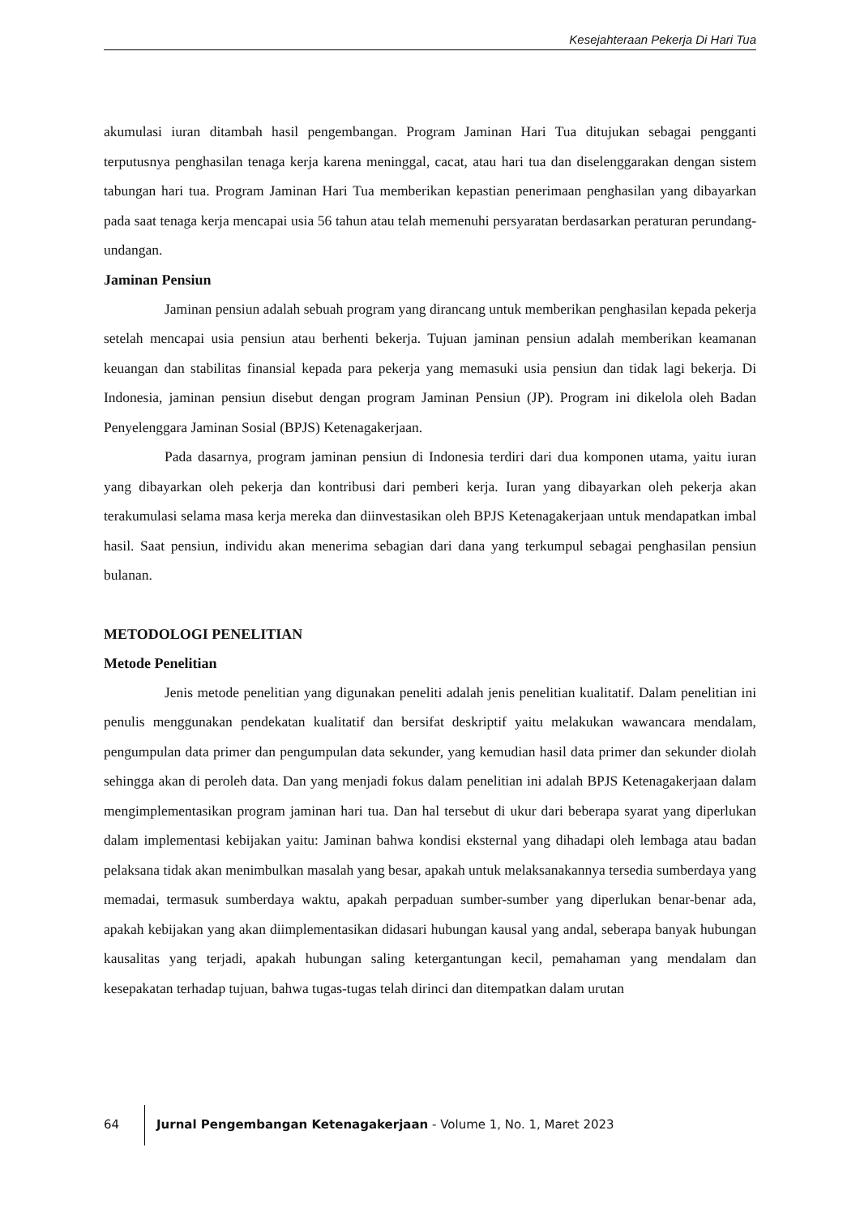Kesejahteraan Pekerja Di Hari Tua
akumulasi iuran ditambah hasil pengembangan. Program Jaminan Hari Tua ditujukan sebagai pengganti terputusnya penghasilan tenaga kerja karena meninggal, cacat, atau hari tua dan diselenggarakan dengan sistem tabungan hari tua. Program Jaminan Hari Tua memberikan kepastian penerimaan penghasilan yang dibayarkan pada saat tenaga kerja mencapai usia 56 tahun atau telah memenuhi persyaratan berdasarkan peraturan perundang-undangan.
Jaminan Pensiun
Jaminan pensiun adalah sebuah program yang dirancang untuk memberikan penghasilan kepada pekerja setelah mencapai usia pensiun atau berhenti bekerja. Tujuan jaminan pensiun adalah memberikan keamanan keuangan dan stabilitas finansial kepada para pekerja yang memasuki usia pensiun dan tidak lagi bekerja. Di Indonesia, jaminan pensiun disebut dengan program Jaminan Pensiun (JP). Program ini dikelola oleh Badan Penyelenggara Jaminan Sosial (BPJS) Ketenagakerjaan.
Pada dasarnya, program jaminan pensiun di Indonesia terdiri dari dua komponen utama, yaitu iuran yang dibayarkan oleh pekerja dan kontribusi dari pemberi kerja. Iuran yang dibayarkan oleh pekerja akan terakumulasi selama masa kerja mereka dan diinvestasikan oleh BPJS Ketenagakerjaan untuk mendapatkan imbal hasil. Saat pensiun, individu akan menerima sebagian dari dana yang terkumpul sebagai penghasilan pensiun bulanan.
METODOLOGI PENELITIAN
Metode Penelitian
Jenis metode penelitian yang digunakan peneliti adalah jenis penelitian kualitatif. Dalam penelitian ini penulis menggunakan pendekatan kualitatif dan bersifat deskriptif yaitu melakukan wawancara mendalam, pengumpulan data primer dan pengumpulan data sekunder, yang kemudian hasil data primer dan sekunder diolah sehingga akan di peroleh data. Dan yang menjadi fokus dalam penelitian ini adalah BPJS Ketenagakerjaan dalam mengimplementasikan program jaminan hari tua. Dan hal tersebut di ukur dari beberapa syarat yang diperlukan dalam implementasi kebijakan yaitu: Jaminan bahwa kondisi eksternal yang dihadapi oleh lembaga atau badan pelaksana tidak akan menimbulkan masalah yang besar, apakah untuk melaksanakannya tersedia sumberdaya yang memadai, termasuk sumberdaya waktu, apakah perpaduan sumber-sumber yang diperlukan benar-benar ada, apakah kebijakan yang akan diimplementasikan didasari hubungan kausal yang andal, seberapa banyak hubungan kausalitas yang terjadi, apakah hubungan saling ketergantungan kecil, pemahaman yang mendalam dan kesepakatan terhadap tujuan, bahwa tugas-tugas telah dirinci dan ditempatkan dalam urutan
64 Jurnal Pengembangan Ketenagakerjaan - Volume 1, No. 1, Maret 2023